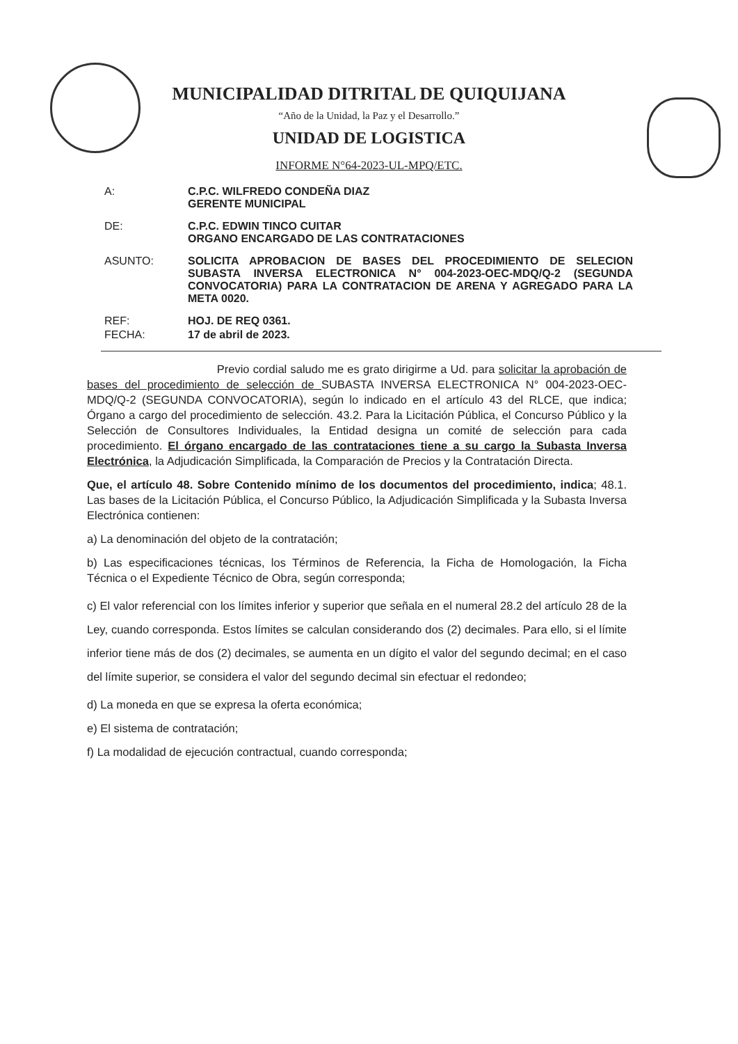MUNICIPALIDAD DITRITAL DE QUIQUIJANA
“Año de la Unidad, la Paz y el Desarrollo.”
UNIDAD DE LOGISTICA
INFORME N°64-2023-UL-MPQ/ETC.
A: C.P.C. WILFREDO CONDEÑA DIAZ
GERENTE MUNICIPAL
DE: C.P.C. EDWIN TINCO CUITAR
ORGANO ENCARGADO DE LAS CONTRATACIONES
ASUNTO: SOLICITA APROBACION DE BASES DEL PROCEDIMIENTO DE SELECION SUBASTA INVERSA ELECTRONICA N° 004-2023-OEC-MDQ/Q-2 (SEGUNDA CONVOCATORIA) PARA LA CONTRATACION DE ARENA Y AGREGADO PARA LA META 0020.
REF: HOJ. DE REQ 0361.
FECHA: 17 de abril de 2023.
Previo cordial saludo me es grato dirigirme a Ud. para solicitar la aprobación de bases del procedimiento de selección de SUBASTA INVERSA ELECTRONICA N° 004-2023-OEC-MDQ/Q-2 (SEGUNDA CONVOCATORIA), según lo indicado en el artículo 43 del RLCE, que indica; Órgano a cargo del procedimiento de selección. 43.2. Para la Licitación Pública, el Concurso Público y la Selección de Consultores Individuales, la Entidad designa un comité de selección para cada procedimiento. El órgano encargado de las contrataciones tiene a su cargo la Subasta Inversa Electrónica, la Adjudicación Simplificada, la Comparación de Precios y la Contratación Directa.
Que, el artículo 48. Sobre Contenido mínimo de los documentos del procedimiento, indica; 48.1. Las bases de la Licitación Pública, el Concurso Público, la Adjudicación Simplificada y la Subasta Inversa Electrónica contienen:
a) La denominación del objeto de la contratación;
b) Las especificaciones técnicas, los Términos de Referencia, la Ficha de Homologación, la Ficha Técnica o el Expediente Técnico de Obra, según corresponda;
c) El valor referencial con los límites inferior y superior que señala en el numeral 28.2 del artículo 28 de la Ley, cuando corresponda. Estos límites se calculan considerando dos (2) decimales. Para ello, si el límite inferior tiene más de dos (2) decimales, se aumenta en un dígito el valor del segundo decimal; en el caso del límite superior, se considera el valor del segundo decimal sin efectuar el redondeo;
d) La moneda en que se expresa la oferta económica;
e) El sistema de contratación;
f) La modalidad de ejecución contractual, cuando corresponda;